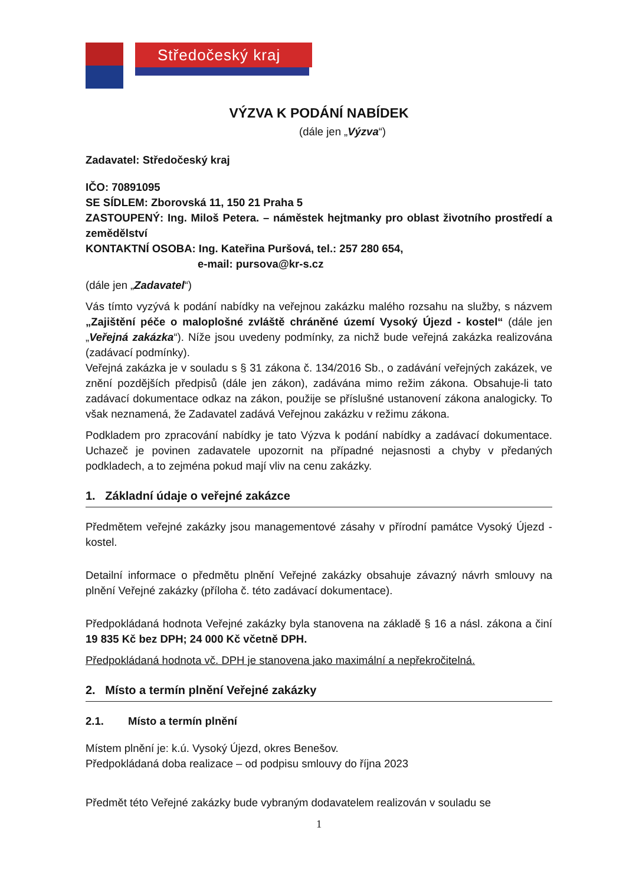Středočeský kraj
VÝZVA K PODÁNÍ NABÍDEK
(dále jen „Výzva“)
Zadavatel: Středočeský kraj
IČO: 70891095
SE SÍDLEM: Zborovská 11, 150 21 Praha 5
ZASTOUPENÝ: Ing. Miloš Petera. – náměstek hejtmanky pro oblast životního prostředí a zemědělství
KONTAKTNÍ OSOBA: Ing. Kateřina Puršová, tel.: 257 280 654,
e-mail: pursova@kr-s.cz
(dále jen „Zadavatel“)
Vás tímto vyzývá k podání nabídky na veřejnou zakázku malého rozsahu na služby, s názvem „Zajištění péče o maloplošné zvláště chráněné území Vysoký Újezd - kostel“ (dále jen „Veřejná zakázka“). Níže jsou uvedeny podmínky, za nichž bude veřejná zakázka realizována (zadávací podmínky).
Veřejná zakázka je v souladu s § 31 zákona č. 134/2016 Sb., o zadávání veřejných zakázek, ve znění pozdějších předpisů (dále jen zákon), zadávána mimo režim zákona. Obsahuje-li tato zadávací dokumentace odkaz na zákon, použije se příslušné ustanovení zákona analogicky. To však neznamená, že Zadavatel zadává Veřejnou zakázku v režimu zákona.
Podkladem pro zpracování nabídky je tato Výzva k podání nabídky a zadávací dokumentace. Uchazeč je povinen zadavatele upozornit na případné nejasnosti a chyby v předaných podkladech, a to zejména pokud mají vliv na cenu zakázky.
1. Základní údaje o veřejné zakázce
Předmětem veřejné zakázky jsou managementové zásahy v přírodní památce Vysoký Újezd - kostel.
Detailní informace o předmětu plnění Veřejné zakázky obsahuje závazný návrh smlouvy na plnění Veřejné zakázky (příloha č. této zadávací dokumentace).
Předpokládaná hodnota Veřejné zakázky byla stanovena na základě § 16 a násl. zákona a činí 19 835 Kč bez DPH; 24 000 Kč včetně DPH.
Předpokládaná hodnota vč. DPH je stanovena jako maximální a nepřekročitelná.
2. Místo a termín plnění Veřejné zakázky
2.1. Místo a termín plnění
Místem plnění je: k.ú. Vysoký Újezd, okres Benešov.
Předpokládaná doba realizace – od podpisu smlouvy do října 2023
Předmět této Veřejné zakázky bude vybraným dodavatelem realizován v souladu se
1